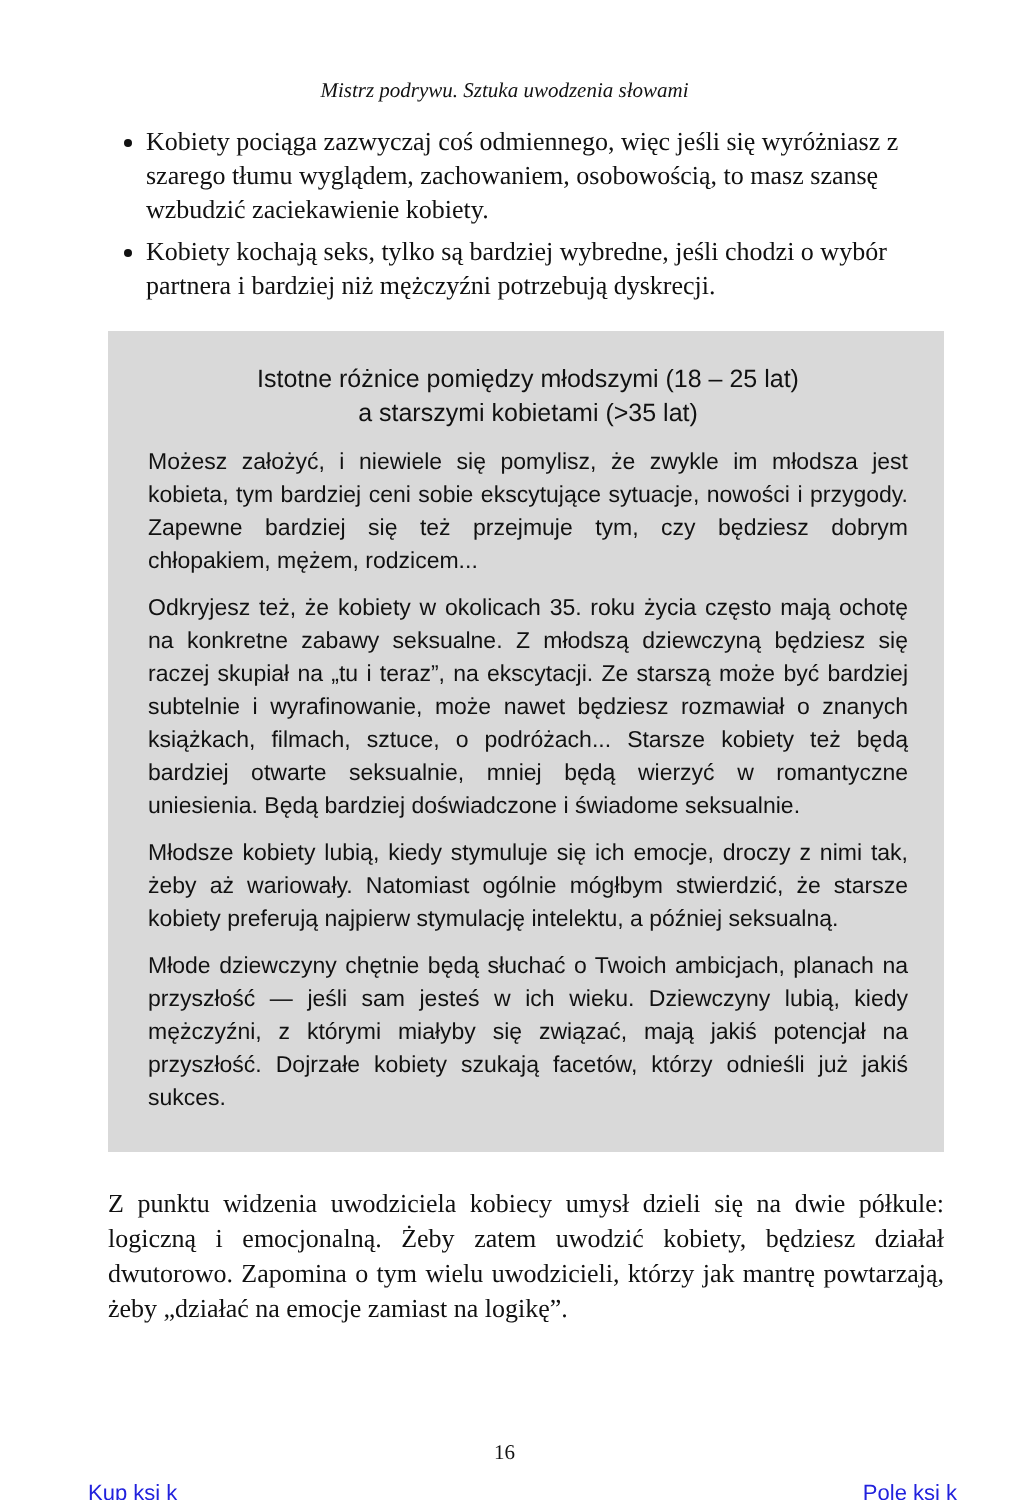Mistrz podrywu. Sztuka uwodzenia słowami
Kobiety pociąga zazwyczaj coś odmiennego, więc jeśli się wyróżniasz z szarego tłumu wyglądem, zachowaniem, osobowością, to masz szansę wzbudzić zaciekawienie kobiety.
Kobiety kochają seks, tylko są bardziej wybredne, jeśli chodzi o wybór partnera i bardziej niż mężczyźni potrzebują dyskrecji.
Istotne różnice pomiędzy młodszymi (18 – 25 lat)
a starszymi kobietami (>35 lat)
Możesz założyć, i niewiele się pomylisz, że zwykle im młodsza jest kobieta, tym bardziej ceni sobie ekscytujące sytuacje, nowości i przygody. Zapewne bardziej się też przejmuje tym, czy będziesz dobrym chłopakiem, mężem, rodzicem...
Odkryjesz też, że kobiety w okolicach 35. roku życia często mają ochotę na konkretne zabawy seksualne. Z młodszą dziewczyną będziesz się raczej skupiał na „tu i teraz”, na ekscytacji. Ze starszą może być bardziej subtelnie i wyrafinowanie, może nawet będziesz rozmawiał o znanych książkach, filmach, sztuce, o podróżach... Starsze kobiety też będą bardziej otwarte seksualnie, mniej będą wierzyć w romantyczne uniesienia. Będą bardziej doświadczone i świadome seksualnie.
Młodsze kobiety lubią, kiedy stymuluje się ich emocje, droczy z nimi tak, żeby aż wariowały. Natomiast ogólnie mógłbym stwierdzić, że starsze kobiety preferują najpierw stymulację intelektu, a później seksualną.
Młode dziewczyny chętnie będą słuchać o Twoich ambicjach, planach na przyszłość — jeśli sam jesteś w ich wieku. Dziewczyny lubią, kiedy mężczyźni, z którymi miałyby się związać, mają jakiś potencjał na przyszłość. Dojrzałe kobiety szukają facetów, którzy odnieśli już jakiś sukces.
Z punktu widzenia uwodziciela kobiecy umysł dzieli się na dwie półkule: logiczną i emocjonalną. Żeby zatem uwodzić kobiety, będziesz działał dwutorowo. Zapomina o tym wielu uwodzicieli, którzy jak mantrę powtarzają, żeby „działać na emocje zamiast na logikę”.
16
Kup ksi k Pole ksi k